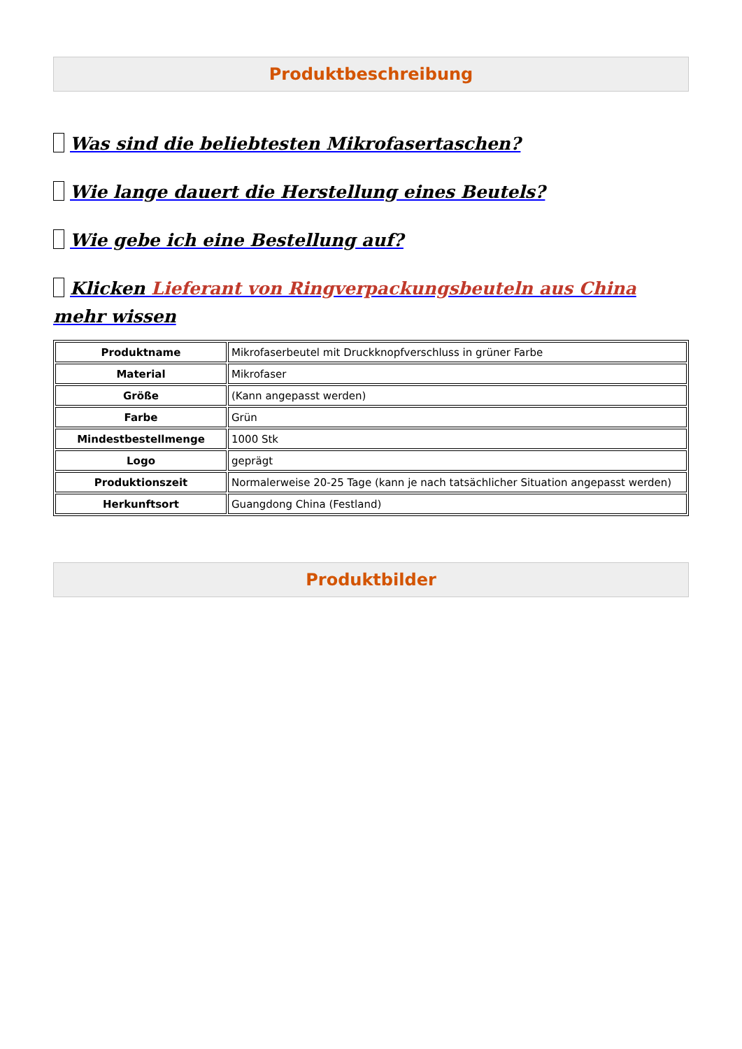Produktbeschreibung
Was sind die beliebtesten Mikrofasertaschen?
Wie lange dauert die Herstellung eines Beutels?
Wie gebe ich eine Bestellung auf?
Klicken Lieferant von Ringverpackungsbeuteln aus China mehr wissen
| Produktname | Mikrofaserbeutel mit Druckknopfverschluss in grüner Farbe |
| Material | Mikrofaser |
| Größe | (Kann angepasst werden) |
| Farbe | Grün |
| Mindestbestellmenge | 1000 Stk |
| Logo | geprägt |
| Produktionszeit | Normalerweise 20-25 Tage (kann je nach tatsächlicher Situation angepasst werden) |
| Herkunftsort | Guangdong China (Festland) |
Produktbilder